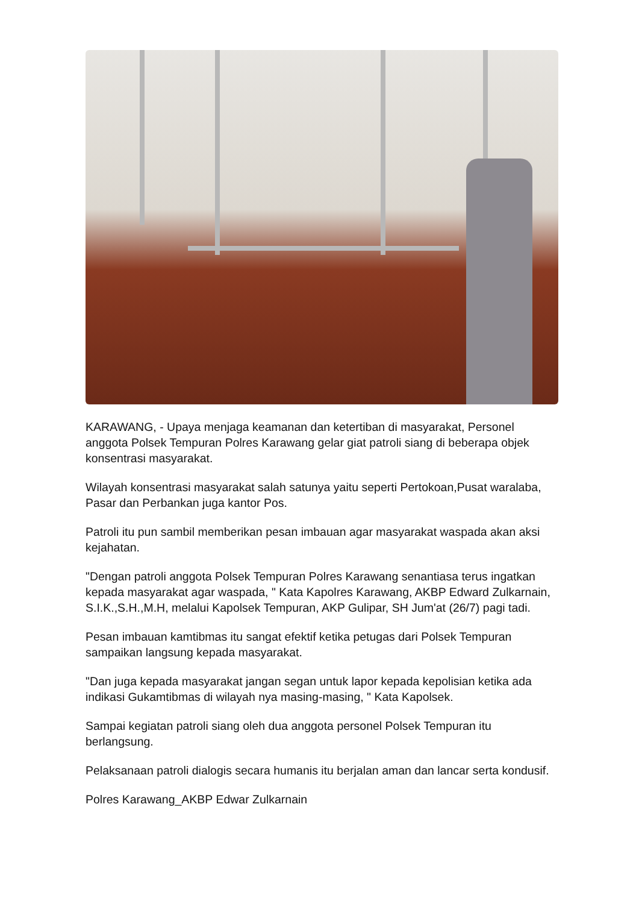KARAWANG, - Upaya menjaga keamanan dan ketertiban di masyarakat, Personel anggota Polsek Tempuran Polres Karawang gelar giat patroli siang di beberapa objek konsentrasi masyarakat.
Wilayah konsentrasi masyarakat salah satunya yaitu seperti Pertokoan,Pusat waralaba, Pasar dan Perbankan juga kantor Pos.
Patroli itu pun sambil memberikan pesan imbauan agar masyarakat waspada akan aksi kejahatan.
"Dengan patroli anggota Polsek Tempuran Polres Karawang senantiasa terus ingatkan kepada masyarakat agar waspada, " Kata Kapolres Karawang, AKBP Edward Zulkarnain, S.I.K.,S.H.,M.H, melalui Kapolsek Tempuran, AKP Gulipar, SH Jum'at (26/7) pagi tadi.
Pesan imbauan kamtibmas itu sangat efektif ketika petugas dari Polsek Tempuran sampaikan langsung kepada masyarakat.
"Dan juga kepada masyarakat jangan segan untuk lapor kepada kepolisian ketika ada indikasi Gukamtibmas di wilayah nya masing-masing, " Kata Kapolsek.
Sampai kegiatan patroli siang oleh dua anggota personel Polsek Tempuran itu berlangsung.
Pelaksanaan patroli dialogis secara humanis itu berjalan aman dan lancar serta kondusif.
Polres Karawang_AKBP Edwar Zulkarnain